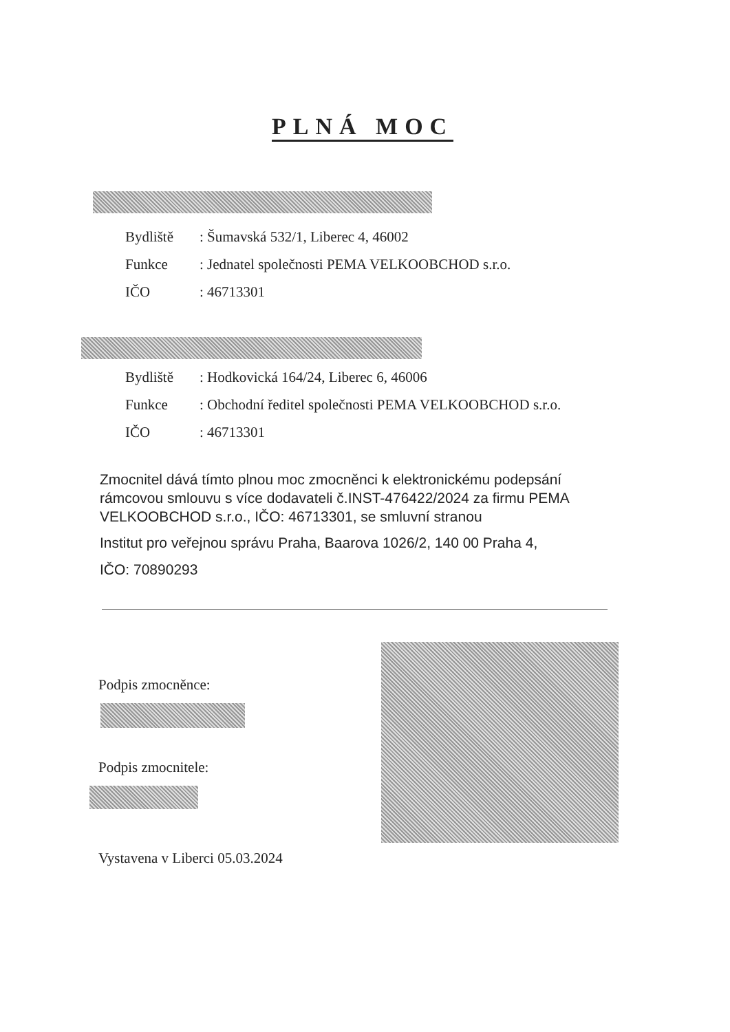PLNÁ MOC
Bydliště: Šumavská 532/1, Liberec 4, 46002
Funkce: Jednatel společnosti PEMA VELKOOBCHOD s.r.o.
IČO: 46713301
Bydliště: Hodkovická 164/24, Liberec 6, 46006
Funkce: Obchodní ředitel společnosti PEMA VELKOOBCHOD s.r.o.
IČO: 46713301
Zmocnitel dává tímto plnou moc zmocněnci k elektronickému podepsání rámcovou smlouvu s více dodavateli č.INST-476422/2024 za firmu PEMA VELKOOBCHOD s.r.o., IČO: 46713301, se smluvní stranou
Institut pro veřejnou správu Praha, Baarova 1026/2, 140 00 Praha 4,
IČO: 70890293
Podpis zmocněnce:
Podpis zmocnitele:
Vystavena v Liberci 05.03.2024